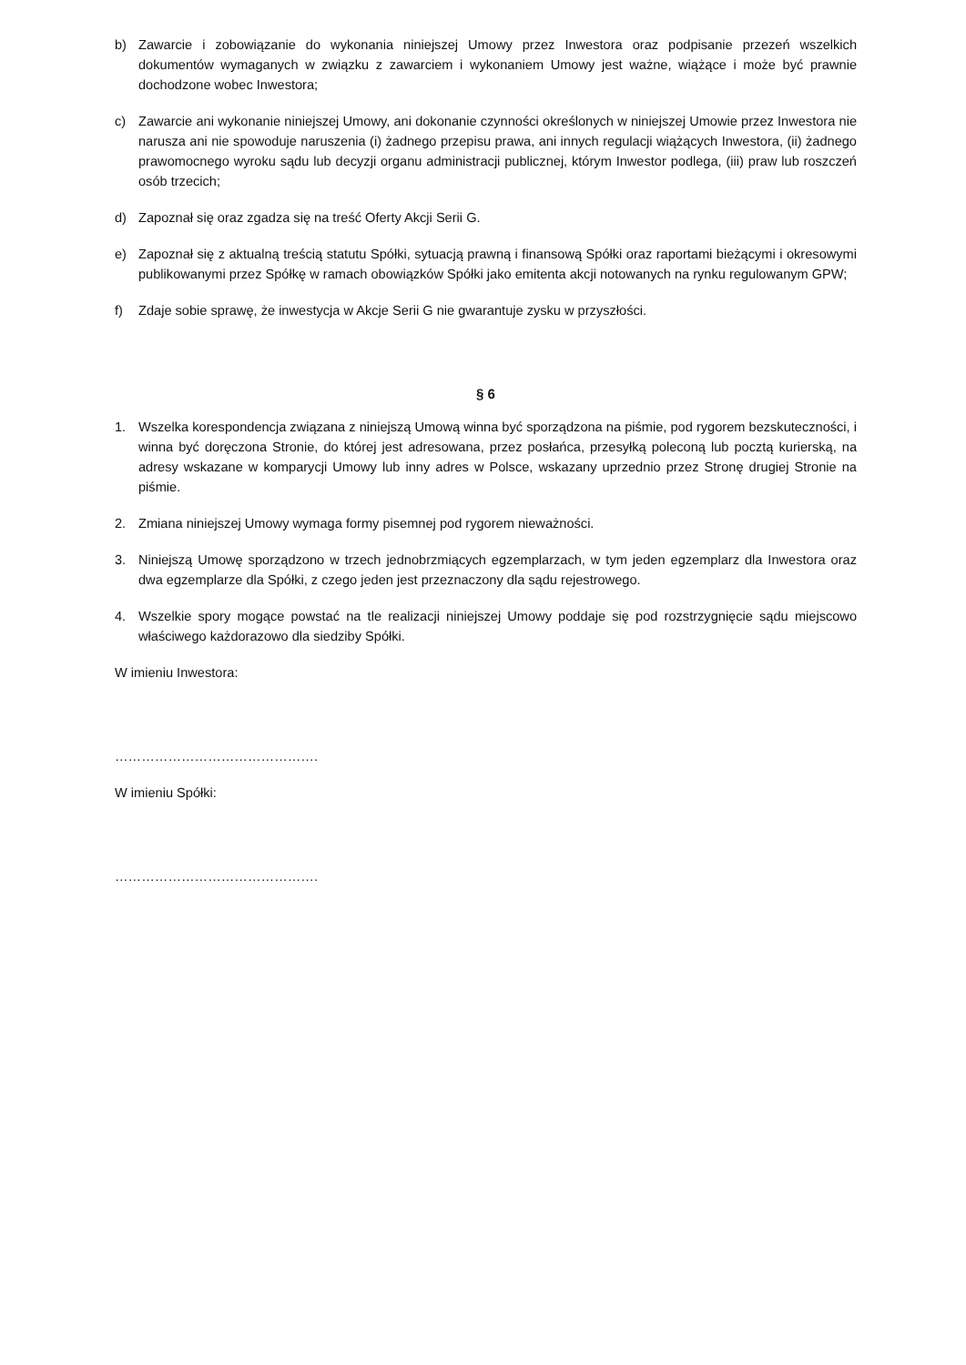b) Zawarcie i zobowiązanie do wykonania niniejszej Umowy przez Inwestora oraz podpisanie przezeń wszelkich dokumentów wymaganych w związku z zawarciem i wykonaniem Umowy jest ważne, wiążące i może być prawnie dochodzone wobec Inwestora;
c) Zawarcie ani wykonanie niniejszej Umowy, ani dokonanie czynności określonych w niniejszej Umowie przez Inwestora nie narusza ani nie spowoduje naruszenia (i) żadnego przepisu prawa, ani innych regulacji wiążących Inwestora, (ii) żadnego prawomocnego wyroku sądu lub decyzji organu administracji publicznej, którym Inwestor podlega, (iii) praw lub roszczeń osób trzecich;
d) Zapoznał się oraz zgadza się na treść Oferty Akcji Serii G.
e) Zapoznał się z aktualną treścią statutu Spółki, sytuacją prawną i finansową Spółki oraz raportami bieżącymi i okresowymi publikowanymi przez Spółkę w ramach obowiązków Spółki jako emitenta akcji notowanych na rynku regulowanym GPW;
f) Zdaje sobie sprawę, że inwestycja w Akcje Serii G nie gwarantuje zysku w przyszłości.
§ 6
1. Wszelka korespondencja związana z niniejszą Umową winna być sporządzona na piśmie, pod rygorem bezskuteczności, i winna być doręczona Stronie, do której jest adresowana, przez posłańca, przesyłką poleconą lub pocztą kurierską, na adresy wskazane w komparycji Umowy lub inny adres w Polsce, wskazany uprzednio przez Stronę drugiej Stronie na piśmie.
2. Zmiana niniejszej Umowy wymaga formy pisemnej pod rygorem nieważności.
3. Niniejszą Umowę sporządzono w trzech jednobrzmiących egzemplarzach, w tym jeden egzemplarz dla Inwestora oraz dwa egzemplarze dla Spółki, z czego jeden jest przeznaczony dla sądu rejestrowego.
4. Wszelkie spory mogące powstać na tle realizacji niniejszej Umowy poddaje się pod rozstrzygnięcie sądu miejscowo właściwego każdorazowo dla siedziby Spółki.
W imieniu Inwestora:
……………………………………….
W imieniu Spółki:
……………………………………….